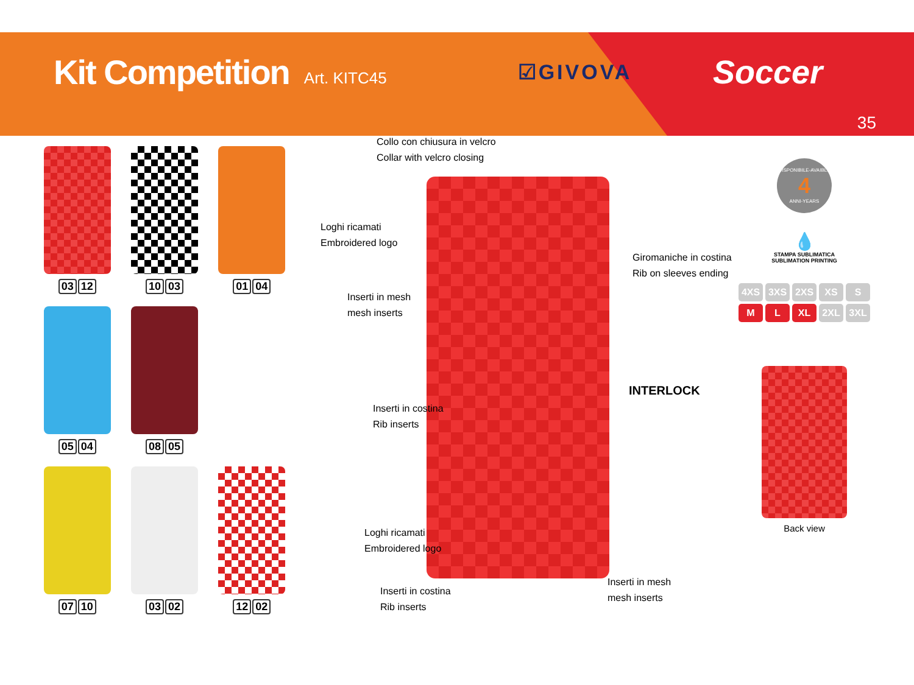Kit Competition
Art. KITC45 ☑GIVOVA Soccer
35
03 12
10 03
01 04
05 04
08 05
07 10
03 02
12 02
Collo con chiusura in velcro
Collar with velcro closing
Loghi ricamati
Embroidered logo
Inserti in mesh
mesh inserts
Giromaniche in costina
Rib on sleeves ending
INTERLOCK
Inserti in costina
Rib inserts
Loghi ricamati
Embroidered logo
Inserti in mesh
mesh inserts
Inserti in costina
Rib inserts
DISPONIBILE-AVAIBLE
4
ANNI-YEARS
💧
STAMPA SUBLIMATICA
SUBLIMATION PRINTING
4XS 3XS 2XS XS S
M L XL 2XL 3XL
Back view